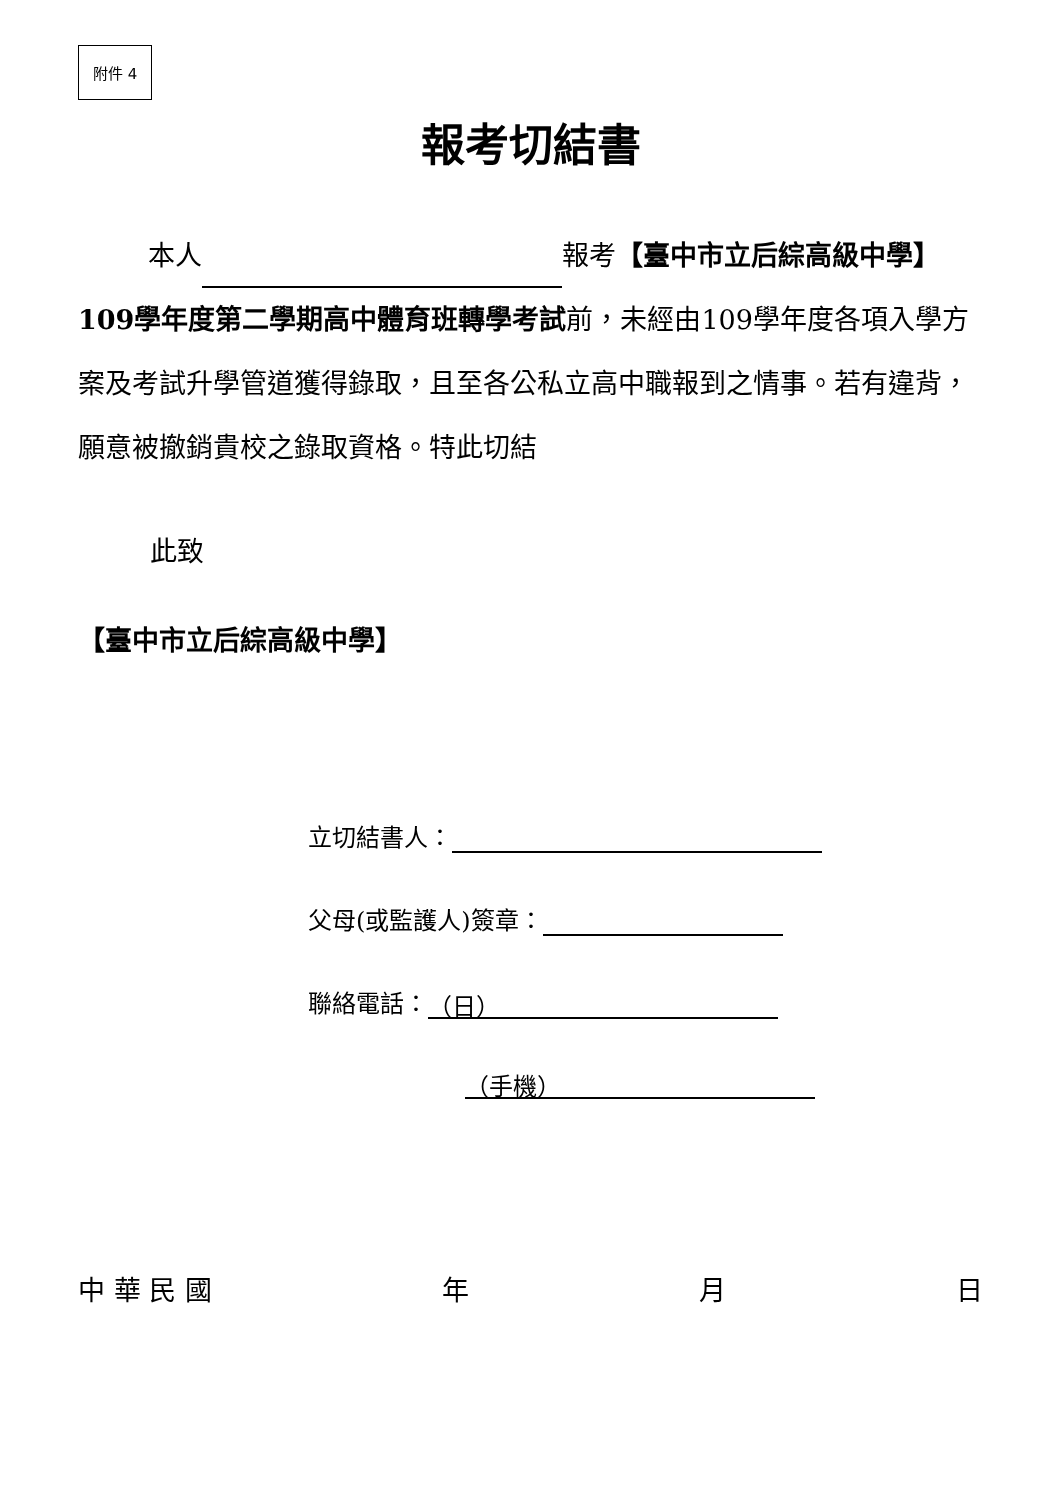附件 4
報考切結書
本人 報考【臺中市立后綜高級中學】109學年度第二學期高中體育班轉學考試前，未經由109學年度各項入學方案及考試升學管道獲得錄取，且至各公私立高中職報到之情事。若有違背，願意被撤銷貴校之錄取資格。特此切結
此致
【臺中市立后綜高級中學】
立切結書人：
父母(或監護人)簽章：
聯絡電話： （日）
（手機）
中 華 民 國 年 月 日